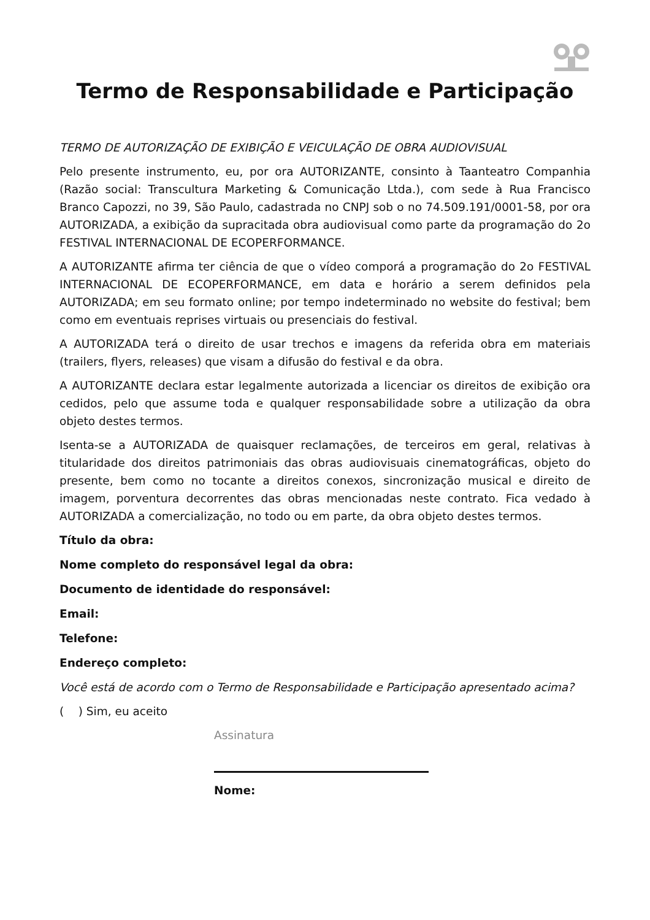Termo de Responsabilidade e Participação
TERMO DE AUTORIZAÇÃO DE EXIBIÇÃO E VEICULAÇÃO DE OBRA AUDIOVISUAL
Pelo presente instrumento, eu, por ora AUTORIZANTE, consinto à Taanteatro Companhia (Razão social: Transcultura Marketing & Comunicação Ltda.), com sede à Rua Francisco Branco Capozzi, no 39, São Paulo, cadastrada no CNPJ sob o no 74.509.191/0001-58, por ora AUTORIZADA, a exibição da supracitada obra audiovisual como parte da programação do 2o FESTIVAL INTERNACIONAL DE ECOPERFORMANCE.
A AUTORIZANTE afirma ter ciência de que o vídeo comporá a programação do 2o FESTIVAL INTERNACIONAL DE ECOPERFORMANCE, em data e horário a serem definidos pela AUTORIZADA; em seu formato online; por tempo indeterminado no website do festival; bem como em eventuais reprises virtuais ou presenciais do festival.
A AUTORIZADA terá o direito de usar trechos e imagens da referida obra em materiais (trailers, flyers, releases) que visam a difusão do festival e da obra.
A AUTORIZANTE declara estar legalmente autorizada a licenciar os direitos de exibição ora cedidos, pelo que assume toda e qualquer responsabilidade sobre a utilização da obra objeto destes termos.
Isenta-se a AUTORIZADA de quaisquer reclamações, de terceiros em geral, relativas à titularidade dos direitos patrimoniais das obras audiovisuais cinematográficas, objeto do presente, bem como no tocante a direitos conexos, sincronização musical e direito de imagem, porventura decorrentes das obras mencionadas neste contrato. Fica vedado à AUTORIZADA a comercialização, no todo ou em parte, da obra objeto destes termos.
Título da obra:
Nome completo do responsável legal da obra:
Documento de identidade do responsável:
Email:
Telefone:
Endereço completo:
Você está de acordo com o Termo de Responsabilidade e Participação apresentado acima?
( ) Sim, eu aceito
Assinatura
Nome: